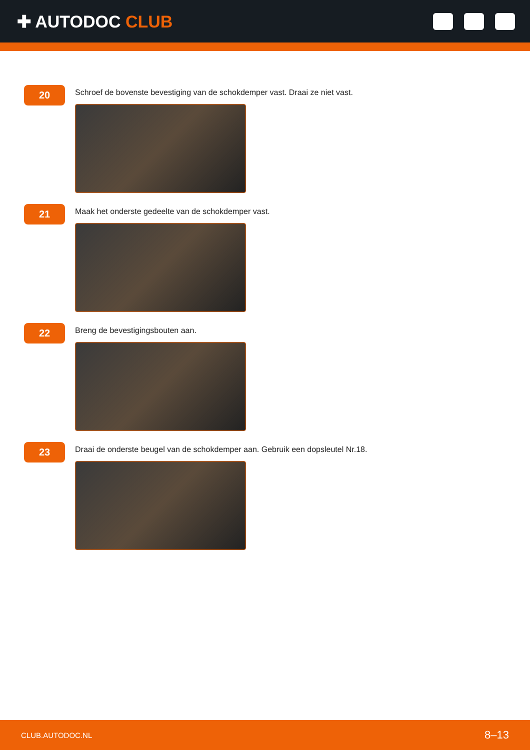✚ AUTODOC CLUB
20
Schroef de bovenste bevestiging van de schokdemper vast. Draai ze niet vast.
21
Maak het onderste gedeelte van de schokdemper vast.
22
Breng de bevestigingsbouten aan.
23
Draai de onderste beugel van de schokdemper aan. Gebruik een dopsleutel Nr.18.
CLUB.AUTODOC.NL 8–13